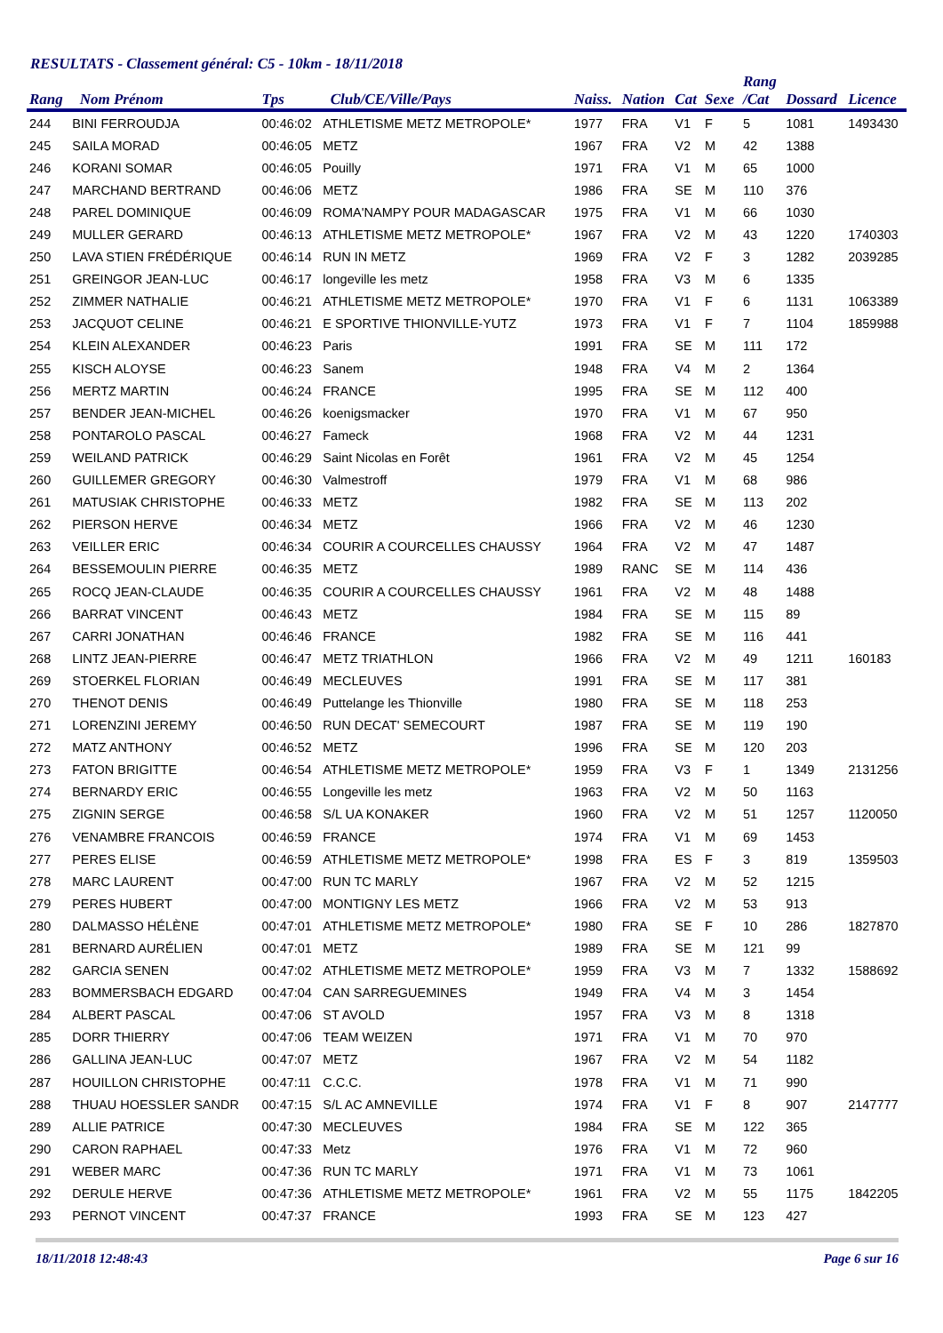RESULTATS - Classement général: C5 - 10km - 18/11/2018
| Rang | Nom Prénom | Tps | Club/CE/Ville/Pays | Naiss. | Nation | Cat | Sexe | Rang /Cat | Dossard | Licence |
| --- | --- | --- | --- | --- | --- | --- | --- | --- | --- | --- |
| 244 | BINI FERROUDJA | 00:46:02 | ATHLETISME METZ METROPOLE* | 1977 | FRA | V1 | F | 5 | 1081 | 1493430 |
| 245 | SAILA MORAD | 00:46:05 | METZ | 1967 | FRA | V2 | M | 42 | 1388 | |
| 246 | KORANI SOMAR | 00:46:05 | Pouilly | 1971 | FRA | V1 | M | 65 | 1000 | |
| 247 | MARCHAND BERTRAND | 00:46:06 | METZ | 1986 | FRA | SE | M | 110 | 376 | |
| 248 | PAREL DOMINIQUE | 00:46:09 | ROMA'NAMPY POUR MADAGASCAR | 1975 | FRA | V1 | M | 66 | 1030 | |
| 249 | MULLER GERARD | 00:46:13 | ATHLETISME METZ METROPOLE* | 1967 | FRA | V2 | M | 43 | 1220 | 1740303 |
| 250 | LAVA STIEN FRÉDÉRIQUE | 00:46:14 | RUN IN METZ | 1969 | FRA | V2 | F | 3 | 1282 | 2039285 |
| 251 | GREINGOR JEAN-LUC | 00:46:17 | longeville les metz | 1958 | FRA | V3 | M | 6 | 1335 | |
| 252 | ZIMMER NATHALIE | 00:46:21 | ATHLETISME METZ METROPOLE* | 1970 | FRA | V1 | F | 6 | 1131 | 1063389 |
| 253 | JACQUOT CELINE | 00:46:21 | E SPORTIVE THIONVILLE-YUTZ | 1973 | FRA | V1 | F | 7 | 1104 | 1859988 |
| 254 | KLEIN ALEXANDER | 00:46:23 | Paris | 1991 | FRA | SE | M | 111 | 172 | |
| 255 | KISCH ALOYSE | 00:46:23 | Sanem | 1948 | FRA | V4 | M | 2 | 1364 | |
| 256 | MERTZ MARTIN | 00:46:24 | FRANCE | 1995 | FRA | SE | M | 112 | 400 | |
| 257 | BENDER JEAN-MICHEL | 00:46:26 | koenigsmacker | 1970 | FRA | V1 | M | 67 | 950 | |
| 258 | PONTAROLO PASCAL | 00:46:27 | Fameck | 1968 | FRA | V2 | M | 44 | 1231 | |
| 259 | WEILAND PATRICK | 00:46:29 | Saint Nicolas en Forêt | 1961 | FRA | V2 | M | 45 | 1254 | |
| 260 | GUILLEMER GREGORY | 00:46:30 | Valmestroff | 1979 | FRA | V1 | M | 68 | 986 | |
| 261 | MATUSIAK CHRISTOPHE | 00:46:33 | METZ | 1982 | FRA | SE | M | 113 | 202 | |
| 262 | PIERSON HERVE | 00:46:34 | METZ | 1966 | FRA | V2 | M | 46 | 1230 | |
| 263 | VEILLER ERIC | 00:46:34 | COURIR A COURCELLES CHAUSSY | 1964 | FRA | V2 | M | 47 | 1487 | |
| 264 | BESSEMOULIN PIERRE | 00:46:35 | METZ | 1989 | RANC | SE | M | 114 | 436 | |
| 265 | ROCQ JEAN-CLAUDE | 00:46:35 | COURIR A COURCELLES CHAUSSY | 1961 | FRA | V2 | M | 48 | 1488 | |
| 266 | BARRAT VINCENT | 00:46:43 | METZ | 1984 | FRA | SE | M | 115 | 89 | |
| 267 | CARRI JONATHAN | 00:46:46 | FRANCE | 1982 | FRA | SE | M | 116 | 441 | |
| 268 | LINTZ JEAN-PIERRE | 00:46:47 | METZ TRIATHLON | 1966 | FRA | V2 | M | 49 | 1211 | 160183 |
| 269 | STOERKEL FLORIAN | 00:46:49 | MECLEUVES | 1991 | FRA | SE | M | 117 | 381 | |
| 270 | THENOT DENIS | 00:46:49 | Puttelange les Thionville | 1980 | FRA | SE | M | 118 | 253 | |
| 271 | LORENZINI JEREMY | 00:46:50 | RUN DECAT' SEMECOURT | 1987 | FRA | SE | M | 119 | 190 | |
| 272 | MATZ ANTHONY | 00:46:52 | METZ | 1996 | FRA | SE | M | 120 | 203 | |
| 273 | FATON BRIGITTE | 00:46:54 | ATHLETISME METZ METROPOLE* | 1959 | FRA | V3 | F | 1 | 1349 | 2131256 |
| 274 | BERNARDY ERIC | 00:46:55 | Longeville les metz | 1963 | FRA | V2 | M | 50 | 1163 | |
| 275 | ZIGNIN SERGE | 00:46:58 | S/L UA KONAKER | 1960 | FRA | V2 | M | 51 | 1257 | 1120050 |
| 276 | VENAMBRE FRANCOIS | 00:46:59 | FRANCE | 1974 | FRA | V1 | M | 69 | 1453 | |
| 277 | PERES ELISE | 00:46:59 | ATHLETISME METZ METROPOLE* | 1998 | FRA | ES | F | 3 | 819 | 1359503 |
| 278 | MARC LAURENT | 00:47:00 | RUN TC MARLY | 1967 | FRA | V2 | M | 52 | 1215 | |
| 279 | PERES HUBERT | 00:47:00 | MONTIGNY LES METZ | 1966 | FRA | V2 | M | 53 | 913 | |
| 280 | DALMASSO HÉLÈNE | 00:47:01 | ATHLETISME METZ METROPOLE* | 1980 | FRA | SE | F | 10 | 286 | 1827870 |
| 281 | BERNARD AURÉLIEN | 00:47:01 | METZ | 1989 | FRA | SE | M | 121 | 99 | |
| 282 | GARCIA SENEN | 00:47:02 | ATHLETISME METZ METROPOLE* | 1959 | FRA | V3 | M | 7 | 1332 | 1588692 |
| 283 | BOMMERSBACH EDGARD | 00:47:04 | CAN SARREGUEMINES | 1949 | FRA | V4 | M | 3 | 1454 | |
| 284 | ALBERT PASCAL | 00:47:06 | ST AVOLD | 1957 | FRA | V3 | M | 8 | 1318 | |
| 285 | DORR THIERRY | 00:47:06 | TEAM WEIZEN | 1971 | FRA | V1 | M | 70 | 970 | |
| 286 | GALLINA JEAN-LUC | 00:47:07 | METZ | 1967 | FRA | V2 | M | 54 | 1182 | |
| 287 | HOUILLON CHRISTOPHE | 00:47:11 | C.C.C. | 1978 | FRA | V1 | M | 71 | 990 | |
| 288 | THUAU HOESSLER SANDR | 00:47:15 | S/L AC AMNEVILLE | 1974 | FRA | V1 | F | 8 | 907 | 2147777 |
| 289 | ALLIE PATRICE | 00:47:30 | MECLEUVES | 1984 | FRA | SE | M | 122 | 365 | |
| 290 | CARON RAPHAEL | 00:47:33 | Metz | 1976 | FRA | V1 | M | 72 | 960 | |
| 291 | WEBER MARC | 00:47:36 | RUN TC MARLY | 1971 | FRA | V1 | M | 73 | 1061 | |
| 292 | DERULE HERVE | 00:47:36 | ATHLETISME METZ METROPOLE* | 1961 | FRA | V2 | M | 55 | 1175 | 1842205 |
| 293 | PERNOT VINCENT | 00:47:37 | FRANCE | 1993 | FRA | SE | M | 123 | 427 | |
18/11/2018 12:48:43 Page 6 sur 16